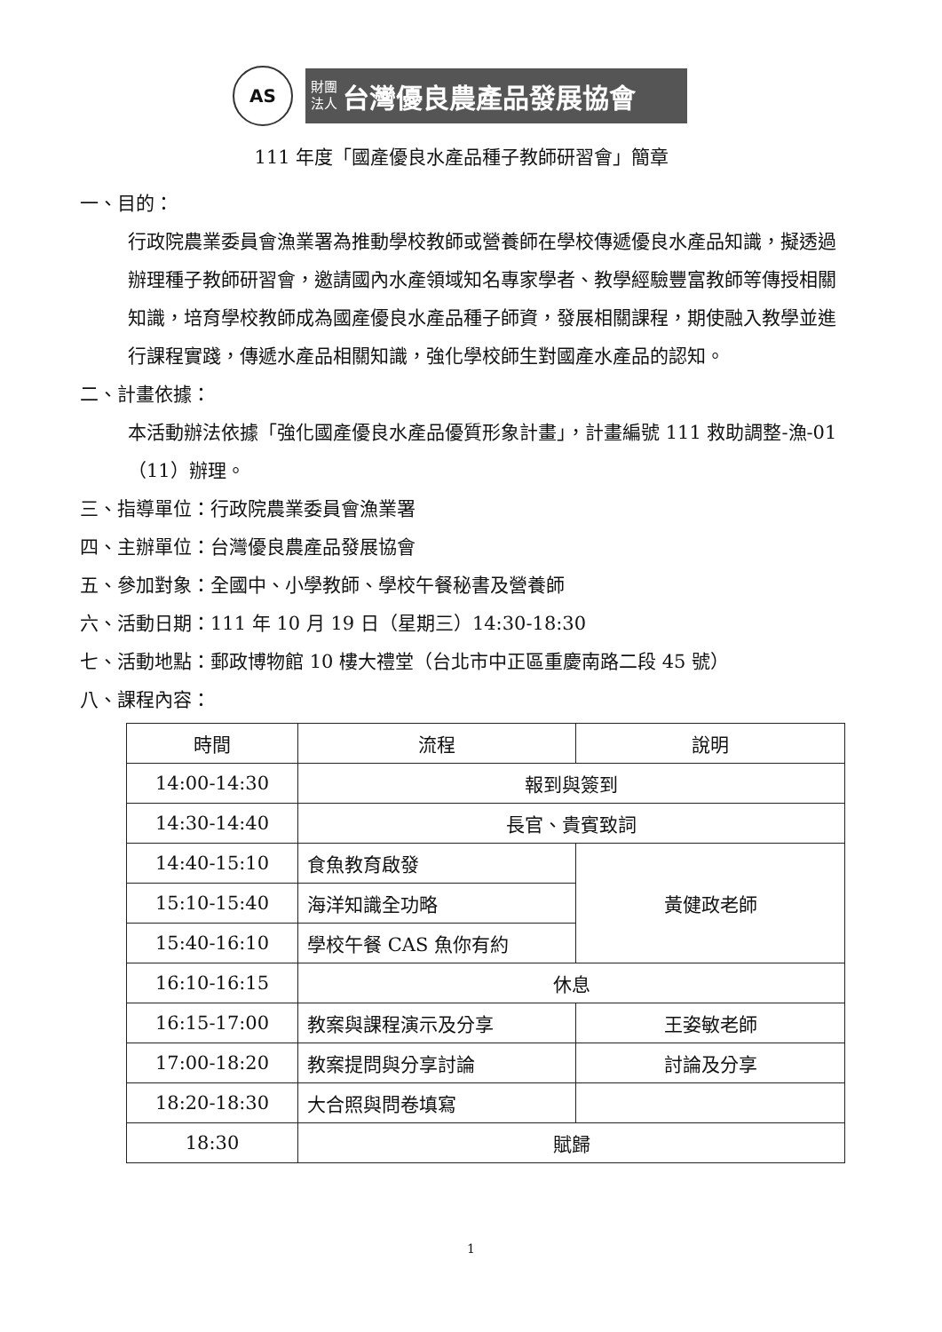AS
財團
法人 台灣優良農產品發展協會
111 年度「國產優良水產品種子教師研習會」簡章
一、目的：
行政院農業委員會漁業署為推動學校教師或營養師在學校傳遞優良水產品知識，擬透過辦理種子教師研習會，邀請國內水產領域知名專家學者、教學經驗豐富教師等傳授相關知識，培育學校教師成為國產優良水產品種子師資，發展相關課程，期使融入教學並進行課程實踐，傳遞水產品相關知識，強化學校師生對國產水產品的認知。
二、計畫依據：
本活動辦法依據「強化國產優良水產品優質形象計畫」，計畫編號 111 救助調整-漁-01（11）辦理。
三、指導單位：行政院農業委員會漁業署
四、主辦單位：台灣優良農產品發展協會
五、參加對象：全國中、小學教師、學校午餐秘書及營養師
六、活動日期：111 年 10 月 19 日（星期三）14:30-18:30
七、活動地點：郵政博物館 10 樓大禮堂（台北市中正區重慶南路二段 45 號）
八、課程內容：
| 時間 | 流程 | 說明 |
| 14:00-14:30 | 報到與簽到 | |
| 14:30-14:40 | 長官、貴賓致詞 | |
| 14:40-15:10 | 食魚教育啟發 | 黃健政老師 |
| 15:10-15:40 | 海洋知識全功略 | |
| 15:40-16:10 | 學校午餐 CAS 魚你有約 | |
| 16:10-16:15 | 休息 | |
| 16:15-17:00 | 教案與課程演示及分享 | 王姿敏老師 |
| 17:00-18:20 | 教案提問與分享討論 | 討論及分享 |
| 18:20-18:30 | 大合照與問卷填寫 | |
| 18:30 | 賦歸 | |
1